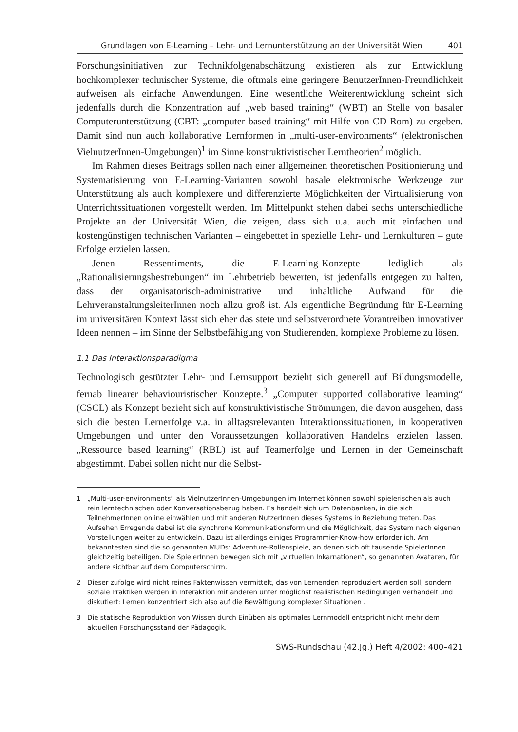Grundlagen von E-Learning – Lehr- und Lernunterstützung an der Universität Wien 401
Forschungsinitiativen zur Technikfolgenabschätzung existieren als zur Entwicklung hochkomplexer technischer Systeme, die oftmals eine geringere BenutzerInnen-Freundlichkeit aufweisen als einfache Anwendungen. Eine wesentliche Weiterentwicklung scheint sich jedenfalls durch die Konzentration auf „web based training“ (WBT) an Stelle von basaler Computerunterstützung (CBT: „computer based training“ mit Hilfe von CD-Rom) zu ergeben. Damit sind nun auch kollaborative Lernformen in „multi-user-environments“ (elektronischen VielnutzerInnen-Umgebungen)<sup>1</sup> im Sinne konstruktivistischer Lerntheorien<sup>2</sup> möglich.
Im Rahmen dieses Beitrags sollen nach einer allgemeinen theoretischen Positionierung und Systematisierung von E-Learning-Varianten sowohl basale elektronische Werkzeuge zur Unterstützung als auch komplexere und differenzierte Möglichkeiten der Virtualisierung von Unterrichtssituationen vorgestellt werden. Im Mittelpunkt stehen dabei sechs unterschiedliche Projekte an der Universität Wien, die zeigen, dass sich u.a. auch mit einfachen und kostengünstigen technischen Varianten – eingebettet in spezielle Lehr- und Lernkulturen – gute Erfolge erzielen lassen.
Jenen Ressentiments, die E-Learning-Konzepte lediglich als „Rationalisierungsbestrebungen“ im Lehrbetrieb bewerten, ist jedenfalls entgegen zu halten, dass der organisatorisch-administrative und inhaltliche Aufwand für die LehrveranstaltungsleiterInnen noch allzu groß ist. Als eigentliche Begründung für E-Learning im universitären Kontext lässt sich eher das stete und selbstverordnete Vorantreiben innovativer Ideen nennen – im Sinne der Selbstbefähigung von Studierenden, komplexe Probleme zu lösen.
1.1 Das Interaktionsparadigma
Technologisch gestützter Lehr- und Lernsupport bezieht sich generell auf Bildungsmodelle, fernab linearer behaviouristischer Konzepte.<sup>3</sup> „Computer supported collaborative learning“ (CSCL) als Konzept bezieht sich auf konstruktivistische Strömungen, die davon ausgehen, dass sich die besten Lernerfolge v.a. in alltagsrelevanten Interaktionssituationen, in kooperativen Umgebungen und unter den Voraussetzungen kollaborativen Handelns erzielen lassen. „Ressource based learning“ (RBL) ist auf Teamerfolge und Lernen in der Gemeinschaft abgestimmt. Dabei sollen nicht nur die Selbst-
1 „Multi-user-environments“ als VielnutzerInnen-Umgebungen im Internet können sowohl spielerischen als auch rein lerntechnischen oder Konversationsbezug haben. Es handelt sich um Datenbanken, in die sich TeilnehmerInnen online einwählen und mit anderen NutzerInnen dieses Systems in Beziehung treten. Das Aufsehen Erregende dabei ist die synchrone Kommunikationsform und die Möglichkeit, das System nach eigenen Vorstellungen weiter zu entwickeln. Dazu ist allerdings einiges Programmier-Know-how erforderlich. Am bekanntesten sind die so genannten MUDs: Adventure-Rollenspiele, an denen sich oft tausende SpielerInnen gleichzeitig beteiligen. Die SpielerInnen bewegen sich mit „virtuellen Inkarnationen“, so genannten Avataren, für andere sichtbar auf dem Computerschirm.
2 Dieser zufolge wird nicht reines Faktenwissen vermittelt, das von Lernenden reproduziert werden soll, sondern soziale Praktiken werden in Interaktion mit anderen unter möglichst realistischen Bedingungen verhandelt und diskutiert: Lernen konzentriert sich also auf die Bewältigung komplexer Situationen .
3 Die statische Reproduktion von Wissen durch Einüben als optimales Lernmodell entspricht nicht mehr dem aktuellen Forschungsstand der Pädagogik.
SWS-Rundschau (42.Jg.) Heft 4/2002: 400–421